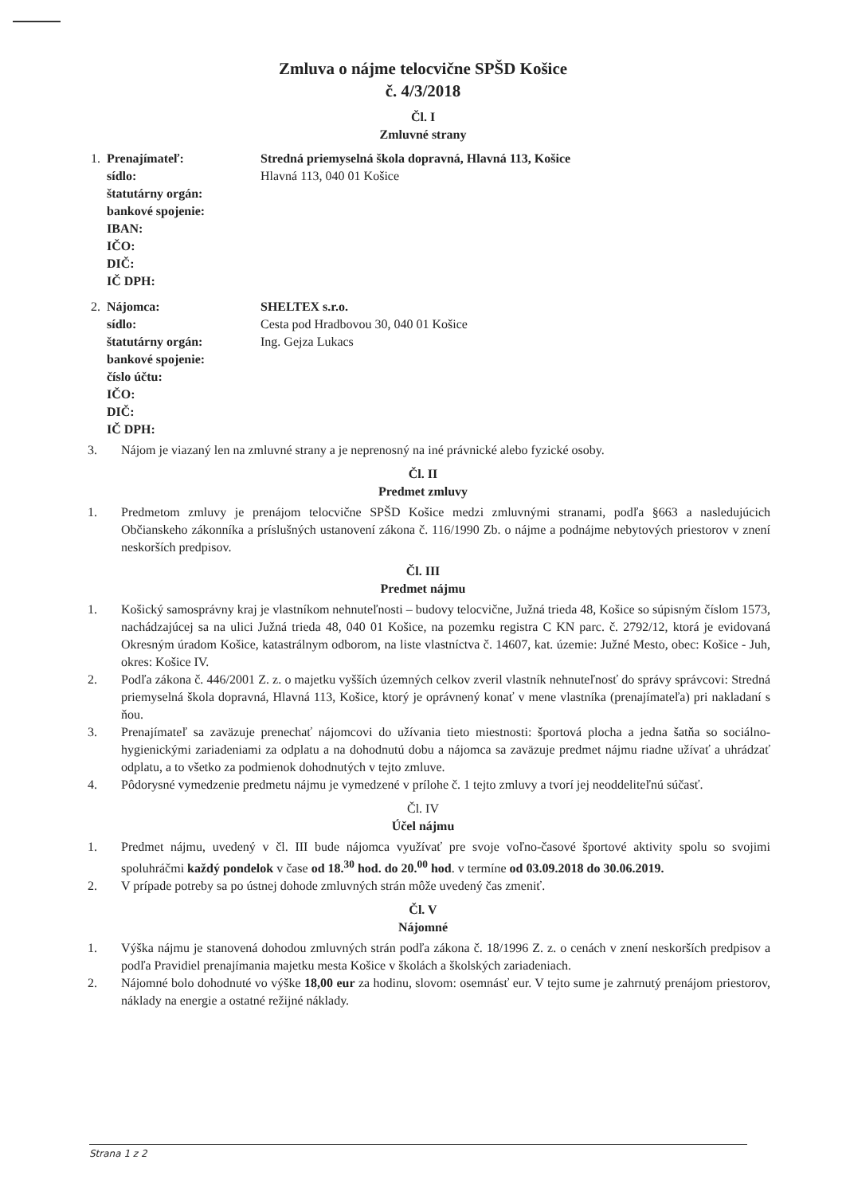Zmluva o nájme telocvične SPŠD Košice
č. 4/3/2018
Čl. I
Zmluvné strany
| 1. | Prenajímateľ: | Stredná priemyselná škola dopravná, Hlavná 113, Košice |
| | sídlo: | Hlavná 113, 040 01 Košice |
| | štatutárny orgán: | |
| | bankové spojenie: | |
| | IBAN: | |
| | IČO: | |
| | DIČ: | |
| | IČ DPH: | |
| 2. | Nájomca: | SHELTEX s.r.o. |
| | sídlo: | Cesta pod Hradbovou 30, 040 01 Košice |
| | štatutárny orgán: | Ing. Gejza Lukacs |
| | bankové spojenie: | |
| | číslo účtu: | |
| | IČO: | |
| | DIČ: | |
| | IČ DPH: | |
3. Nájom je viazaný len na zmluvné strany a je neprenosný na iné právnické alebo fyzické osoby.
Čl. II
Predmet zmluvy
1. Predmetom zmluvy je prenájom telocvične SPŠD Košice medzi zmluvnými stranami, podľa §663 a nasledujúcich Občianskeho zákonníka a príslušných ustanovení zákona č. 116/1990 Zb. o nájme a podnájme nebytových priestorov v znení neskorších predpisov.
Čl. III
Predmet nájmu
1. Košický samosprávny kraj je vlastníkom nehnuteľnosti – budovy telocvične, Južná trieda 48, Košice so súpisným číslom 1573, nachádzajúcej sa na ulici Južná trieda 48, 040 01 Košice, na pozemku registra C KN parc. č. 2792/12, ktorá je evidovaná Okresným úradom Košice, katastrálnym odborom, na liste vlastníctva č. 14607, kat. územie: Južné Mesto, obec: Košice - Juh, okres: Košice IV.
2. Podľa zákona č. 446/2001 Z. z. o majetku vyšších územných celkov zveril vlastník nehnuteľnosť do správy správcovi: Stredná priemyselná škola dopravná, Hlavná 113, Košice, ktorý je oprávnený konať v mene vlastníka (prenajímateľa) pri nakladaní s ňou.
3. Prenajímateľ sa zaväzuje prenechať nájomcovi do užívania tieto miestnosti: športová plocha a jedna šatňa so sociálno-hygienickými zariadeniami za odplatu a na dohodnutú dobu a nájomca sa zaväzuje predmet nájmu riadne užívať a uhrádzať odplatu, a to všetko za podmienok dohodnutých v tejto zmluve.
4. Pôdorysné vymedzenie predmetu nájmu je vymedzené v prílohe č. 1 tejto zmluvy a tvorí jej neoddeliteľnú súčasť.
Čl. IV
Účel nájmu
1. Predmet nájmu, uvedený v čl. III bude nájomca využívať pre svoje voľno-časové športové aktivity spolu so svojimi spoluhráčmi každý pondelok v čase od 18.<sup>30</sup> hod. do 20.<sup>00</sup> hod. v termíne od 03.09.2018 do 30.06.2019.
2. V prípade potreby sa po ústnej dohode zmluvných strán môže uvedený čas zmeniť.
Čl. V
Nájomné
1. Výška nájmu je stanovená dohodou zmluvných strán podľa zákona č. 18/1996 Z. z. o cenách v znení neskorších predpisov a podľa Pravidiel prenajímania majetku mesta Košice v školách a školských zariadeniach.
2. Nájomné bolo dohodnuté vo výške 18,00 eur za hodinu, slovom: osemnásť eur. V tejto sume je zahrnutý prenájom priestorov, náklady na energie a ostatné režijné náklady.
Strana 1 z 2